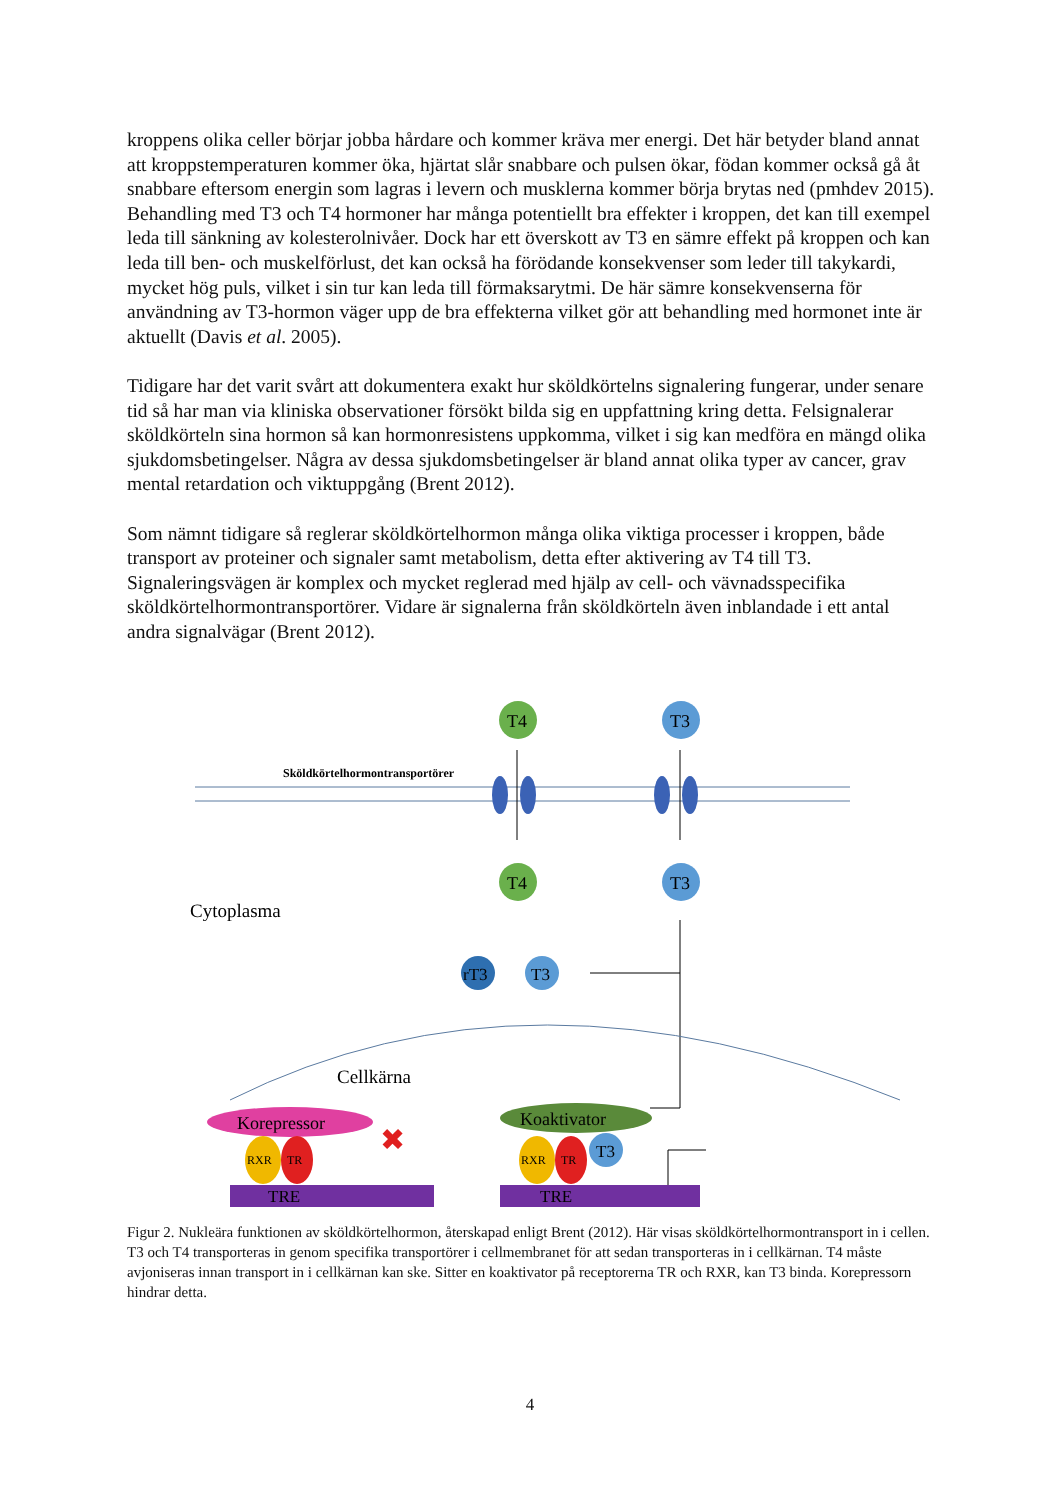kroppens olika celler börjar jobba hårdare och kommer kräva mer energi. Det här betyder bland annat att kroppstemperaturen kommer öka, hjärtat slår snabbare och pulsen ökar, födan kommer också gå åt snabbare eftersom energin som lagras i levern och musklerna kommer börja brytas ned (pmhdev 2015). Behandling med T3 och T4 hormoner har många potentiellt bra effekter i kroppen, det kan till exempel leda till sänkning av kolesterolnivåer. Dock har ett överskott av T3 en sämre effekt på kroppen och kan leda till ben- och muskelförlust, det kan också ha förödande konsekvenser som leder till takykardi, mycket hög puls, vilket i sin tur kan leda till förmaksarytmi. De här sämre konsekvenserna för användning av T3-hormon väger upp de bra effekterna vilket gör att behandling med hormonet inte är aktuellt (Davis et al. 2005).
Tidigare har det varit svårt att dokumentera exakt hur sköldkörtelns signalering fungerar, under senare tid så har man via kliniska observationer försökt bilda sig en uppfattning kring detta. Felsignalerar sköldkörteln sina hormon så kan hormonresistens uppkomma, vilket i sig kan medföra en mängd olika sjukdomsbetingelser. Några av dessa sjukdomsbetingelser är bland annat olika typer av cancer, grav mental retardation och viktuppgång (Brent 2012).
Som nämnt tidigare så reglerar sköldkörtelhormon många olika viktiga processer i kroppen, både transport av proteiner och signaler samt metabolism, detta efter aktivering av T4 till T3. Signaleringsvägen är komplex och mycket reglerad med hjälp av cell- och vävnadsspecifika sköldkörtelhormontransportörer. Vidare är signalerna från sköldkörteln även inblandade i ett antal andra signalvägar (Brent 2012).
Sköldkörtelhormontransportörer
T4
T3
T4
T3
Cytoplasma
rT3
T3
Cellkärna
Korepressor
Koaktivator
RXR
TR
RXR
TR
T3
TRE
TRE
✖
Figur 2. Nukleära funktionen av sköldkörtelhormon, återskapad enligt Brent (2012). Här visas sköldkörtelhormontransport in i cellen. T3 och T4 transporteras in genom specifika transportörer i cellmembranet för att sedan transporteras in i cellkärnan. T4 måste avjoniseras innan transport in i cellkärnan kan ske. Sitter en koaktivator på receptorerna TR och RXR, kan T3 binda. Korepressorn hindrar detta.
4